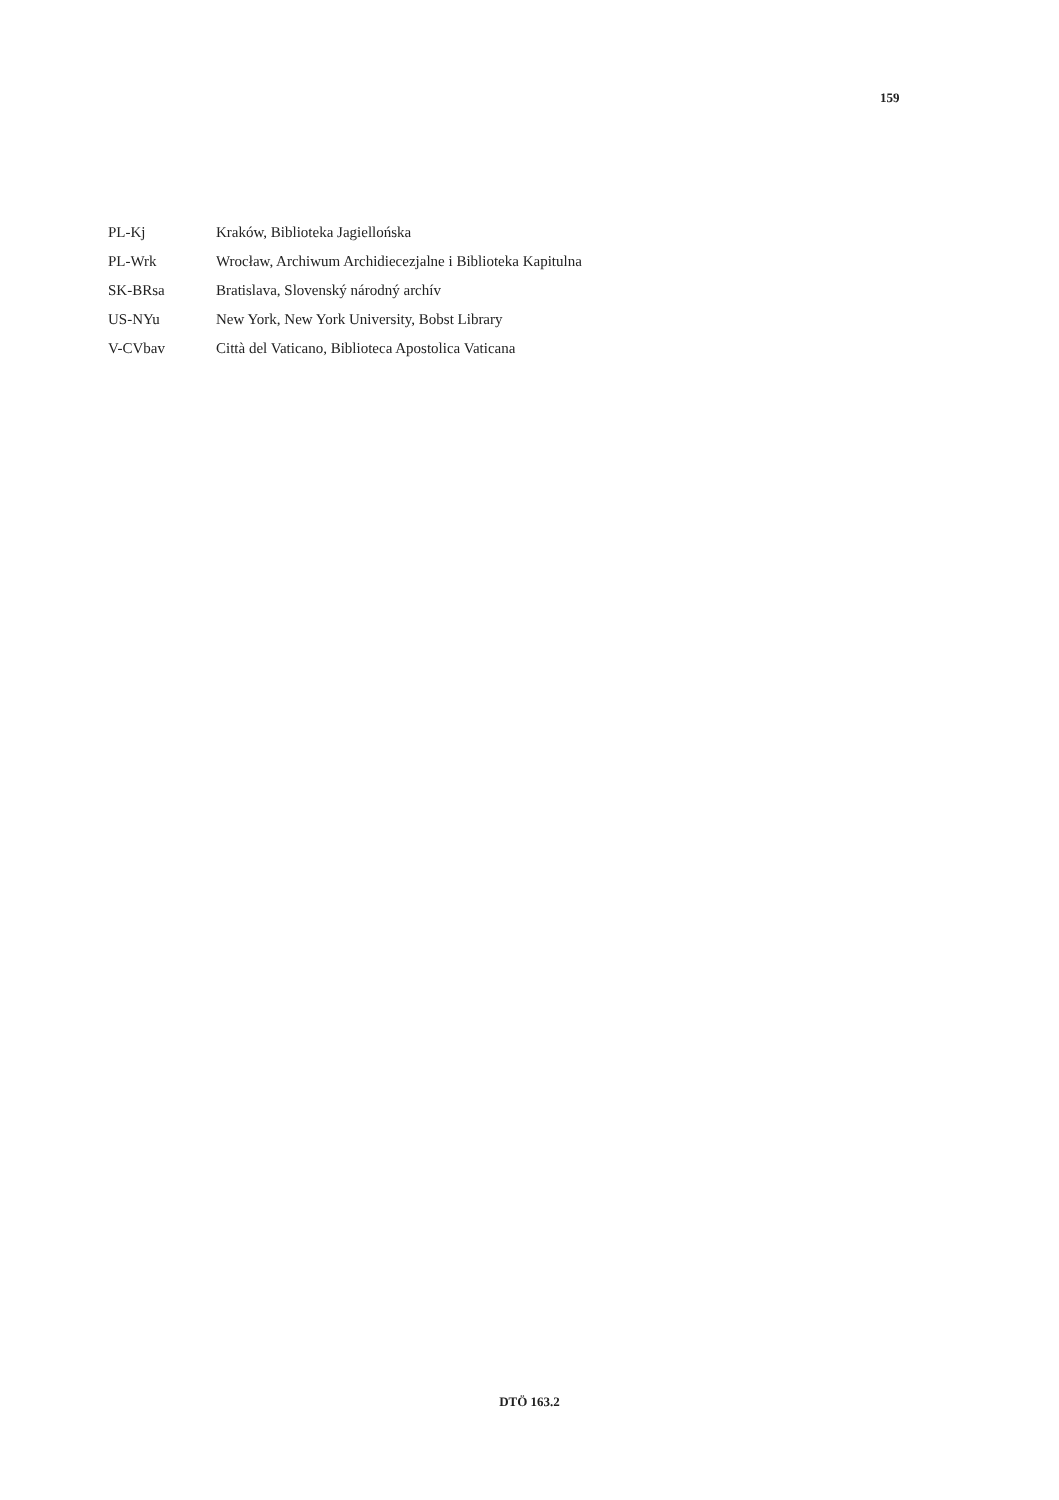159
| PL-Kj | Kraków, Biblioteka Jagiellońska |
| PL-Wrk | Wrocław, Archiwum Archidiecezjalne i Biblioteka Kapitulna |
| SK-BRsa | Bratislava, Slovenský národný archív |
| US-NYu | New York, New York University, Bobst Library |
| V-CVbav | Città del Vaticano, Biblioteca Apostolica Vaticana |
DTÖ 163.2